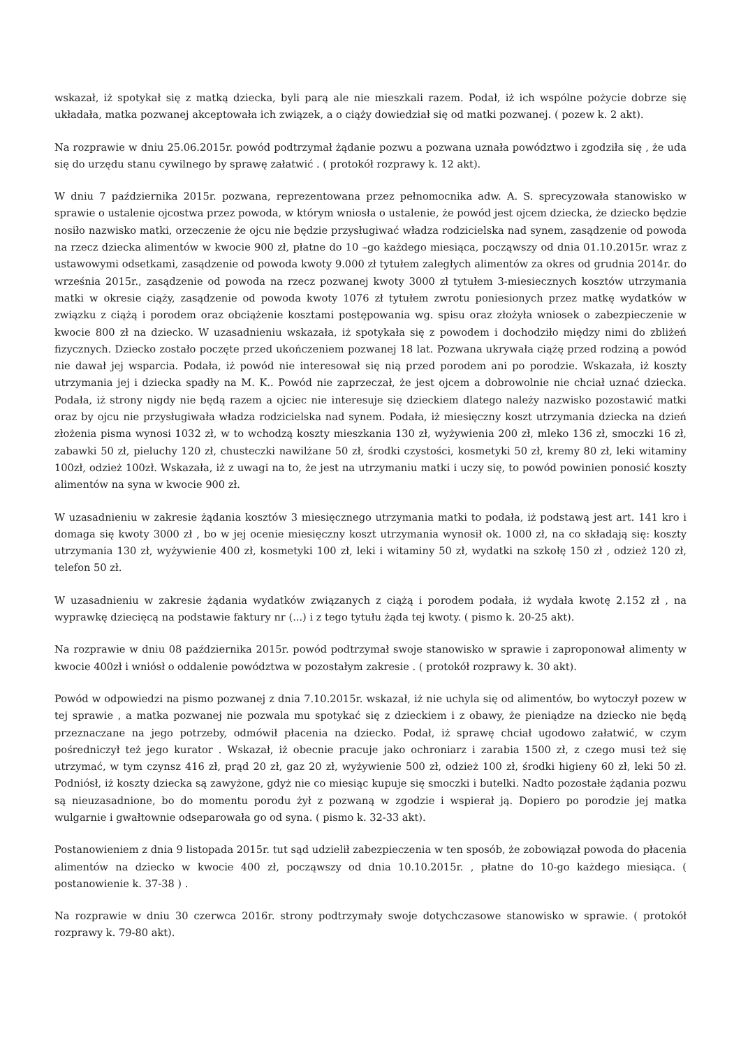wskazał, iż spotykał się z matką dziecka, byli parą ale nie mieszkali razem. Podał, iż ich wspólne pożycie dobrze się układała, matka pozwanej akceptowała ich związek, a o ciąży dowiedział się od matki pozwanej. ( pozew k. 2 akt).
Na rozprawie w dniu 25.06.2015r. powód podtrzymał żądanie pozwu a pozwana uznała powództwo i zgodziła się , że uda się do urzędu stanu cywilnego by sprawę załatwić . ( protokół rozprawy k. 12 akt).
W dniu 7 października 2015r. pozwana, reprezentowana przez pełnomocnika adw. A. S. sprecyzowała stanowisko w sprawie o ustalenie ojcostwa przez powoda, w którym wniosła o ustalenie, że powód jest ojcem dziecka, że dziecko będzie nosiło nazwisko matki, orzeczenie że ojcu nie będzie przysługiwać władza rodzicielska nad synem, zasądzenie od powoda na rzecz dziecka alimentów w kwocie 900 zł, płatne do 10 –go każdego miesiąca, począwszy od dnia 01.10.2015r. wraz z ustawowymi odsetkami, zasądzenie od powoda kwoty 9.000 zł tytułem zaległych alimentów za okres od grudnia 2014r. do września 2015r., zasądzenie od powoda na rzecz pozwanej kwoty 3000 zł tytułem 3-miesiecznych kosztów utrzymania matki w okresie ciąży, zasądzenie od powoda kwoty 1076 zł tytułem zwrotu poniesionych przez matkę wydatków w związku z ciążą i porodem oraz obciążenie kosztami postępowania wg. spisu oraz złożyła wniosek o zabezpieczenie w kwocie 800 zł na dziecko. W uzasadnieniu wskazała, iż spotykała się z powodem i dochodziło między nimi do zbliżeń fizycznych. Dziecko zostało poczęte przed ukończeniem pozwanej 18 lat. Pozwana ukrywała ciążę przed rodziną a powód nie dawał jej wsparcia. Podała, iż powód nie interesował się nią przed porodem ani po porodzie. Wskazała, iż koszty utrzymania jej i dziecka spadły na M. K.. Powód nie zaprzeczał, że jest ojcem a dobrowolnie nie chciał uznać dziecka. Podała, iż strony nigdy nie będą razem a ojciec nie interesuje się dzieckiem dlatego należy nazwisko pozostawić matki oraz by ojcu nie przysługiwała władza rodzicielska nad synem. Podała, iż miesięczny koszt utrzymania dziecka na dzień złożenia pisma wynosi 1032 zł, w to wchodzą koszty mieszkania 130 zł, wyżywienia 200 zł, mleko 136 zł, smoczki 16 zł, zabawki 50 zł, pieluchy 120 zł, chusteczki nawilżane 50 zł, środki czystości, kosmetyki 50 zł, kremy 80 zł, leki witaminy 100zł, odzież 100zł. Wskazała, iż z uwagi na to, że jest na utrzymaniu matki i uczy się, to powód powinien ponosić koszty alimentów na syna w kwocie 900 zł.
W uzasadnieniu w zakresie żądania kosztów 3 miesięcznego utrzymania matki to podała, iż podstawą jest art. 141 kro i domaga się kwoty 3000 zł , bo w jej ocenie miesięczny koszt utrzymania wynosił ok. 1000 zł, na co składają się: koszty utrzymania 130 zł, wyżywienie 400 zł, kosmetyki 100 zł, leki i witaminy 50 zł, wydatki na szkołę 150 zł , odzież 120 zł, telefon 50 zł.
W uzasadnieniu w zakresie żądania wydatków związanych z ciążą i porodem podała, iż wydała kwotę 2.152 zł , na wyprawkę dziecięcą na podstawie faktury nr (...) i z tego tytułu żąda tej kwoty. ( pismo k. 20-25 akt).
Na rozprawie w dniu 08 października 2015r. powód podtrzymał swoje stanowisko w sprawie i zaproponował alimenty w kwocie 400zł i wniósł o oddalenie powództwa w pozostałym zakresie . ( protokół rozprawy k. 30 akt).
Powód w odpowiedzi na pismo pozwanej z dnia 7.10.2015r. wskazał, iż nie uchyla się od alimentów, bo wytoczył pozew w tej sprawie , a matka pozwanej nie pozwala mu spotykać się z dzieckiem i z obawy, że pieniądze na dziecko nie będą przeznaczane na jego potrzeby, odmówił płacenia na dziecko. Podał, iż sprawę chciał ugodowo załatwić, w czym pośredniczył też jego kurator . Wskazał, iż obecnie pracuje jako ochroniarz i zarabia 1500 zł, z czego musi też się utrzymać, w tym czynsz 416 zł, prąd 20 zł, gaz 20 zł, wyżywienie 500 zł, odzież 100 zł, środki higieny 60 zł, leki 50 zł. Podniósł, iż koszty dziecka są zawyżone, gdyż nie co miesiąc kupuje się smoczki i butelki. Nadto pozostałe żądania pozwu są nieuzasadnione, bo do momentu porodu żył z pozwaną w zgodzie i wspierał ją. Dopiero po porodzie jej matka wulgarnie i gwałtownie odseparowała go od syna. ( pismo k. 32-33 akt).
Postanowieniem z dnia 9 listopada 2015r. tut sąd udzielił zabezpieczenia w ten sposób, że zobowiązał powoda do płacenia alimentów na dziecko w kwocie 400 zł, począwszy od dnia 10.10.2015r. , płatne do 10-go każdego miesiąca. ( postanowienie k. 37-38 ) .
Na rozprawie w dniu 30 czerwca 2016r. strony podtrzymały swoje dotychczasowe stanowisko w sprawie. ( protokół rozprawy k. 79-80 akt).